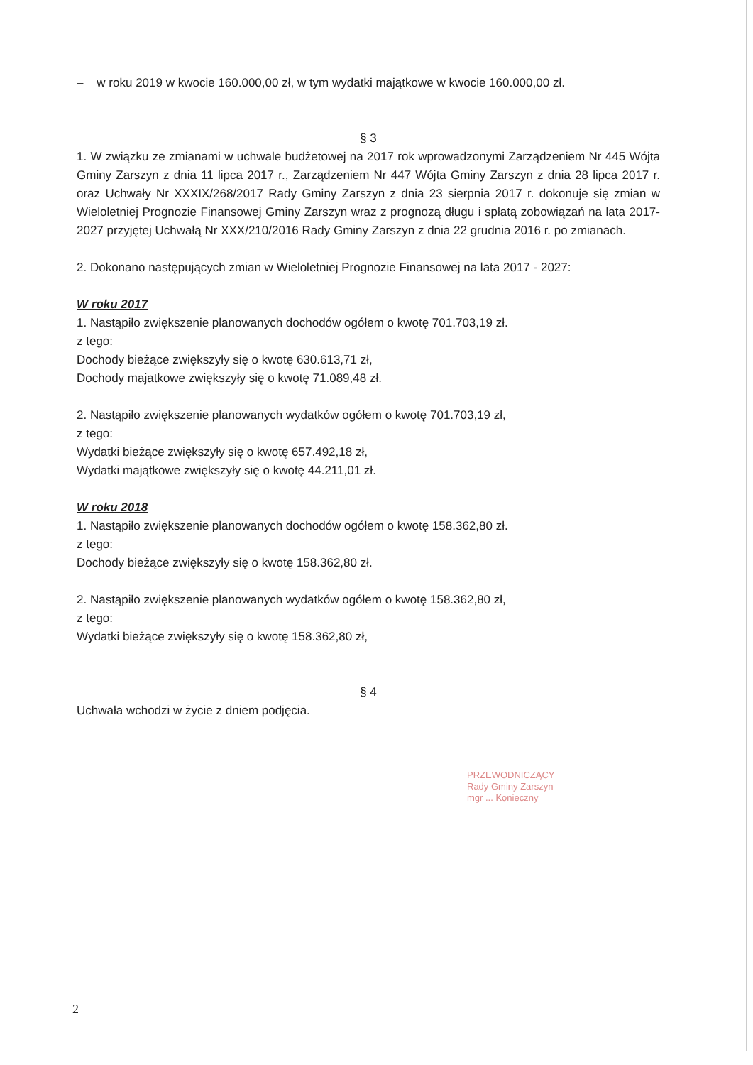– w roku 2019 w kwocie 160.000,00 zł, w tym wydatki majątkowe w kwocie 160.000,00 zł.
§ 3
1. W związku ze zmianami w uchwale budżetowej na 2017 rok wprowadzonymi Zarządzeniem Nr 445 Wójta Gminy Zarszyn z dnia 11 lipca 2017 r., Zarządzeniem Nr 447 Wójta Gminy Zarszyn z dnia 28 lipca 2017 r. oraz Uchwały Nr XXXIX/268/2017 Rady Gminy Zarszyn z dnia 23 sierpnia 2017 r. dokonuje się zmian w Wieloletniej Prognozie Finansowej Gminy Zarszyn wraz z prognozą długu i spłatą zobowiązań na lata 2017-2027 przyjętej Uchwałą Nr XXX/210/2016 Rady Gminy Zarszyn z dnia 22 grudnia 2016 r. po zmianach.
2. Dokonano następujących zmian w Wieloletniej Prognozie Finansowej na lata 2017 - 2027:
W roku 2017
1. Nastąpiło zwiększenie planowanych dochodów ogółem o kwotę 701.703,19 zł.
z tego:
Dochody bieżące zwiększyły się o kwotę 630.613,71 zł,
Dochody majatkowe zwiększyły się o kwotę 71.089,48 zł.
2. Nastąpiło zwiększenie planowanych wydatków ogółem o kwotę 701.703,19 zł,
z tego:
Wydatki bieżące zwiększyły się o kwotę 657.492,18 zł,
Wydatki majątkowe zwiększyły się o kwotę 44.211,01 zł.
W roku 2018
1. Nastąpiło zwiększenie planowanych dochodów ogółem o kwotę 158.362,80 zł.
z tego:
Dochody bieżące zwiększyły się o kwotę 158.362,80 zł.
2. Nastąpiło zwiększenie planowanych wydatków ogółem o kwotę 158.362,80 zł,
z tego:
Wydatki bieżące zwiększyły się o kwotę 158.362,80 zł,
§ 4
Uchwała wchodzi w życie z dniem podjęcia.
PRZEWODNICZĄCY
Rady Gminy Zarszyn
mgr ... Konieczny
2